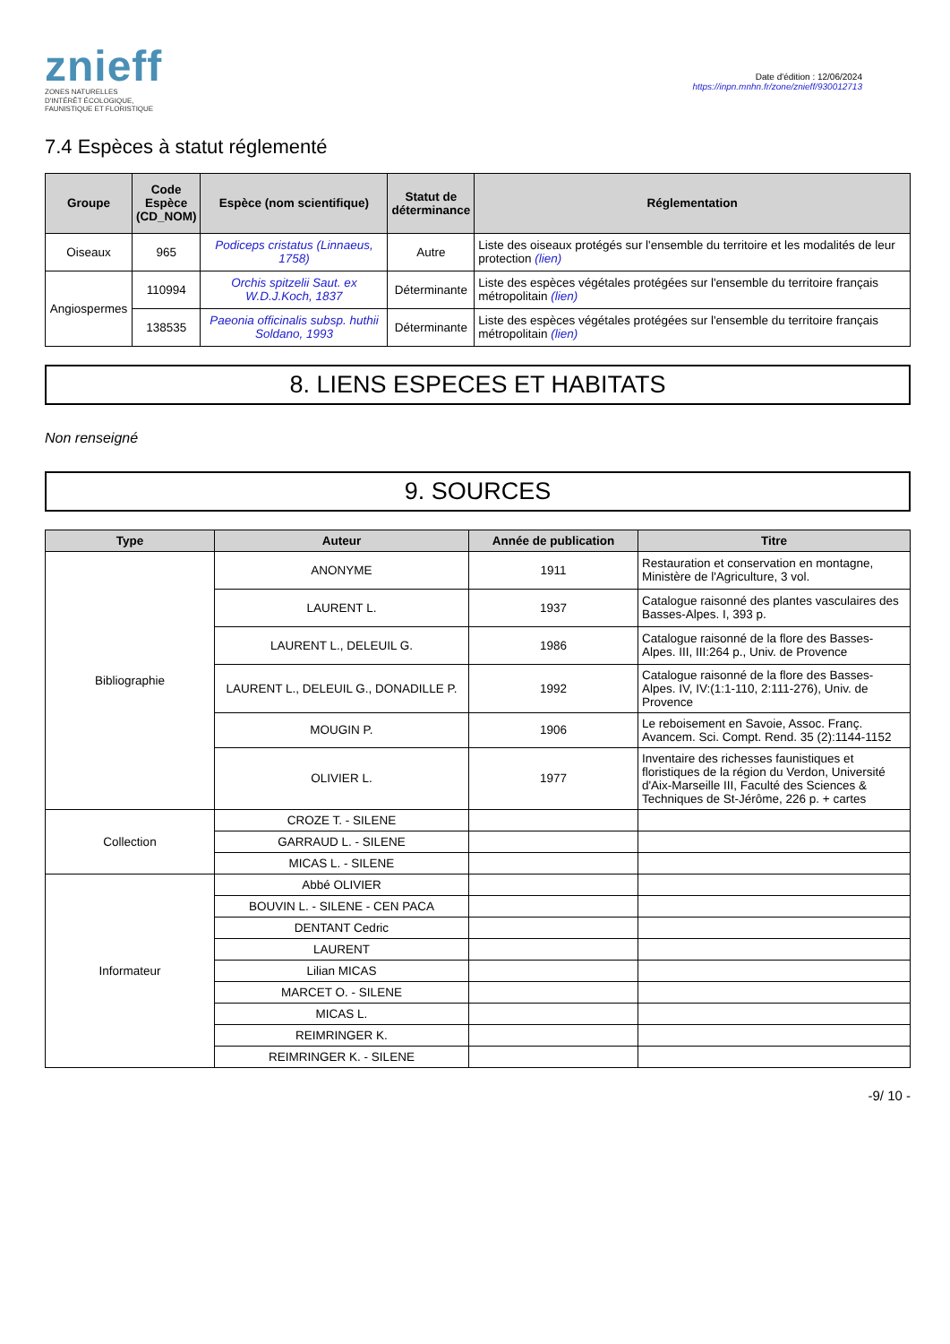znieff
ZONES NATURELLES
D'INTÉRÊT ÉCOLOGIQUE,
FAUNISTIQUE ET FLORISTIQUE
Date d'édition : 12/06/2024
https://inpn.mnhn.fr/zone/znieff/930012713
7.4 Espèces à statut réglementé
| Groupe | Code Espèce (CD_NOM) | Espèce (nom scientifique) | Statut de déterminance | Réglementation |
| --- | --- | --- | --- | --- |
| Oiseaux | 965 | Podiceps cristatus (Linnaeus, 1758) | Autre | Liste des oiseaux protégés sur l'ensemble du territoire et les modalités de leur protection (lien) |
| Angiospermes | 110994 | Orchis spitzelii Saut. ex W.D.J.Koch, 1837 | Déterminante | Liste des espèces végétales protégées sur l'ensemble du territoire français métropolitain (lien) |
| | 138535 | Paeonia officinalis subsp. huthii Soldano, 1993 | Déterminante | Liste des espèces végétales protégées sur l'ensemble du territoire français métropolitain (lien) |
8. LIENS ESPECES ET HABITATS
Non renseigné
9. SOURCES
| Type | Auteur | Année de publication | Titre |
| --- | --- | --- | --- |
| Bibliographie | ANONYME | 1911 | Restauration et conservation en montagne, Ministère de l'Agriculture, 3 vol. |
| | LAURENT L. | 1937 | Catalogue raisonné des plantes vasculaires des Basses-Alpes. I, 393 p. |
| | LAURENT L., DELEUIL G. | 1986 | Catalogue raisonné de la flore des Basses-Alpes. III, III:264 p., Univ. de Provence |
| | LAURENT L., DELEUIL G., DONADILLE P. | 1992 | Catalogue raisonné de la flore des Basses-Alpes. IV, IV:(1:1-110, 2:111-276), Univ. de Provence |
| | MOUGIN P. | 1906 | Le reboisement en Savoie, Assoc. Franç. Avancem. Sci. Compt. Rend. 35 (2):1144-1152 |
| | OLIVIER L. | 1977 | Inventaire des richesses faunistiques et floristiques de la région du Verdon, Université d'Aix-Marseille III, Faculté des Sciences & Techniques de St-Jérôme, 226 p. + cartes |
| Collection | CROZE T. - SILENE | | |
| | GARRAUD L. - SILENE | | |
| | MICAS L. - SILENE | | |
| Informateur | Abbé OLIVIER | | |
| | BOUVIN L. - SILENE - CEN PACA | | |
| | DENTANT Cedric | | |
| | LAURENT | | |
| | Lilian MICAS | | |
| | MARCET O. - SILENE | | |
| | MICAS L. | | |
| | REIMRINGER K. | | |
| | REIMRINGER K. - SILENE | | |
-9/ 10 -